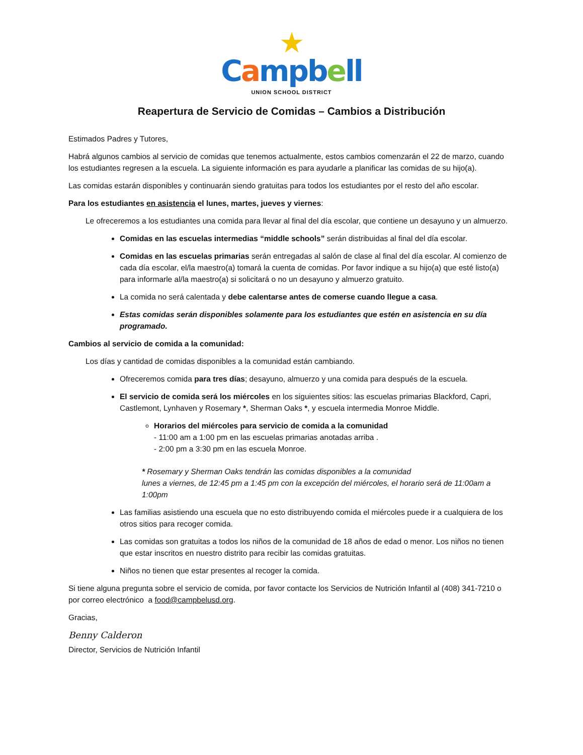★
Campb ell
UNION SCHOOL DISTRICT
Reapertura de Servicio de Comidas – Cambios a Distribución
Estimados Padres y Tutores,
Habrá algunos cambios al servicio de comidas que tenemos actualmente, estos cambios comenzarán el 22 de marzo, cuando los estudiantes regresen a la escuela. La siguiente información es para ayudarle a planificar las comidas de su hijo(a).
Las comidas estarán disponibles y continuarán siendo gratuitas para todos los estudiantes por el resto del año escolar.
Para los estudiantes en asistencia el lunes, martes, jueves y viernes:
Le ofreceremos a los estudiantes una comida para llevar al final del día escolar, que contiene un desayuno y un almuerzo.
Comidas en las escuelas intermedias “middle schools” serán distribuidas al final del día escolar.
Comidas en las escuelas primarias serán entregadas al salón de clase al final del día escolar. Al comienzo de cada día escolar, el/la maestro(a) tomará la cuenta de comidas. Por favor indique a su hijo(a) que esté listo(a) para informarle al/la maestro(a) si solicitará o no un desayuno y almuerzo gratuito.
La comida no será calentada y debe calentarse antes de comerse cuando llegue a casa.
Estas comidas serán disponibles solamente para los estudiantes que estén en asistencia en su día programado.
Cambios al servicio de comida a la comunidad:
Los días y cantidad de comidas disponibles a la comunidad están cambiando.
Ofreceremos comida para tres días; desayuno, almuerzo y una comida para después de la escuela.
El servicio de comida será los miércoles en los siguientes sitios: las escuelas primarias Blackford, Capri, Castlemont, Lynhaven y Rosemary *, Sherman Oaks *, y escuela intermedia Monroe Middle.
Horarios del miércoles para servicio de comida a la comunidad
- 11:00 am a 1:00 pm en las escuelas primarias anotadas arriba .
- 2:00 pm a 3:30 pm en las escuela Monroe.
* Rosemary y Sherman Oaks tendrán las comidas disponibles a la comunidad
lunes a viernes, de 12:45 pm a 1:45 pm con la excepción del miércoles, el horario será de 11:00am a 1:00pm
Las familias asistiendo una escuela que no esto distribuyendo comida el miércoles puede ir a cualquiera de los otros sitios para recoger comida.
Las comidas son gratuitas a todos los niños de la comunidad de 18 años de edad o menor. Los niños no tienen que estar inscritos en nuestro distrito para recibir las comidas gratuitas.
Niños no tienen que estar presentes al recoger la comida.
Si tiene alguna pregunta sobre el servicio de comida, por favor contacte los Servicios de Nutrición Infantil al (408) 341-7210 o por correo electrónico a food@campbelusd.org.
Gracias,
Benny Calderon
Director, Servicios de Nutrición Infantil